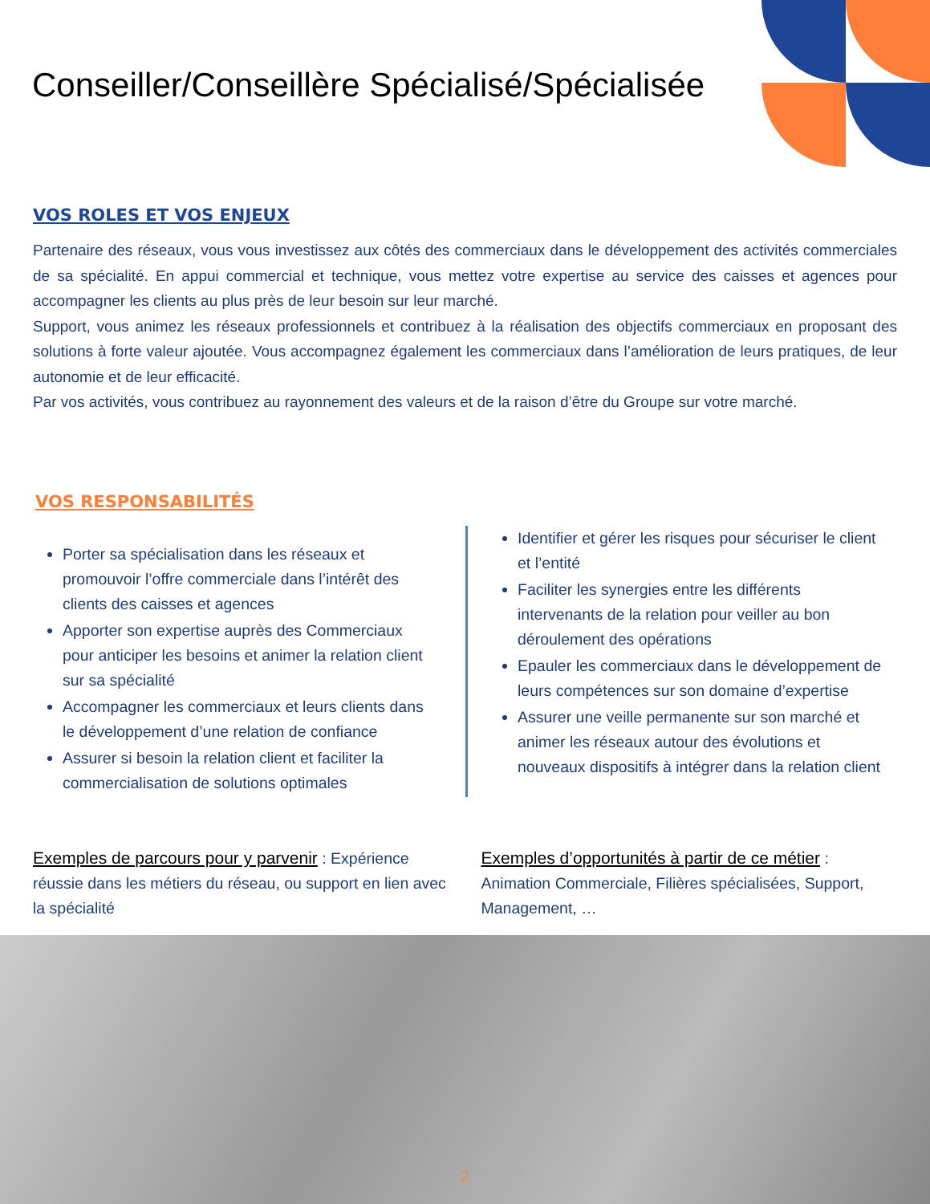Conseiller/Conseillère Spécialisé/Spécialisée
VOS ROLES ET VOS ENJEUX
Partenaire des réseaux, vous vous investissez aux côtés des commerciaux dans le développement des activités commerciales de sa spécialité. En appui commercial et technique, vous mettez votre expertise au service des caisses et agences pour accompagner les clients au plus près de leur besoin sur leur marché.
Support, vous animez les réseaux professionnels et contribuez à la réalisation des objectifs commerciaux en proposant des solutions à forte valeur ajoutée. Vous accompagnez également les commerciaux dans l’amélioration de leurs pratiques, de leur autonomie et de leur efficacité.
Par vos activités, vous contribuez au rayonnement des valeurs et de la raison d’être du Groupe sur votre marché.
VOS RESPONSABILITÉS
Porter sa spécialisation dans les réseaux et promouvoir l’offre commerciale dans l’intérêt des clients des caisses et agences
Apporter son expertise auprès des Commerciaux pour anticiper les besoins et animer la relation client sur sa spécialité
Accompagner les commerciaux et leurs clients dans le développement d’une relation de confiance
Assurer si besoin la relation client et faciliter la commercialisation de solutions optimales
Identifier et gérer les risques pour sécuriser le client et l’entité
Faciliter les synergies entre les différents intervenants de la relation pour veiller au bon déroulement des opérations
Epauler les commerciaux dans le développement de leurs compétences sur son domaine d’expertise
Assurer une veille permanente sur son marché et animer les réseaux autour des évolutions et nouveaux dispositifs à intégrer dans la relation client
Exemples de parcours pour y parvenir : Expérience réussie dans les métiers du réseau, ou support en lien avec la spécialité
Exemples d’opportunités à partir de ce métier : Animation Commerciale, Filières spécialisées, Support, Management, …
2